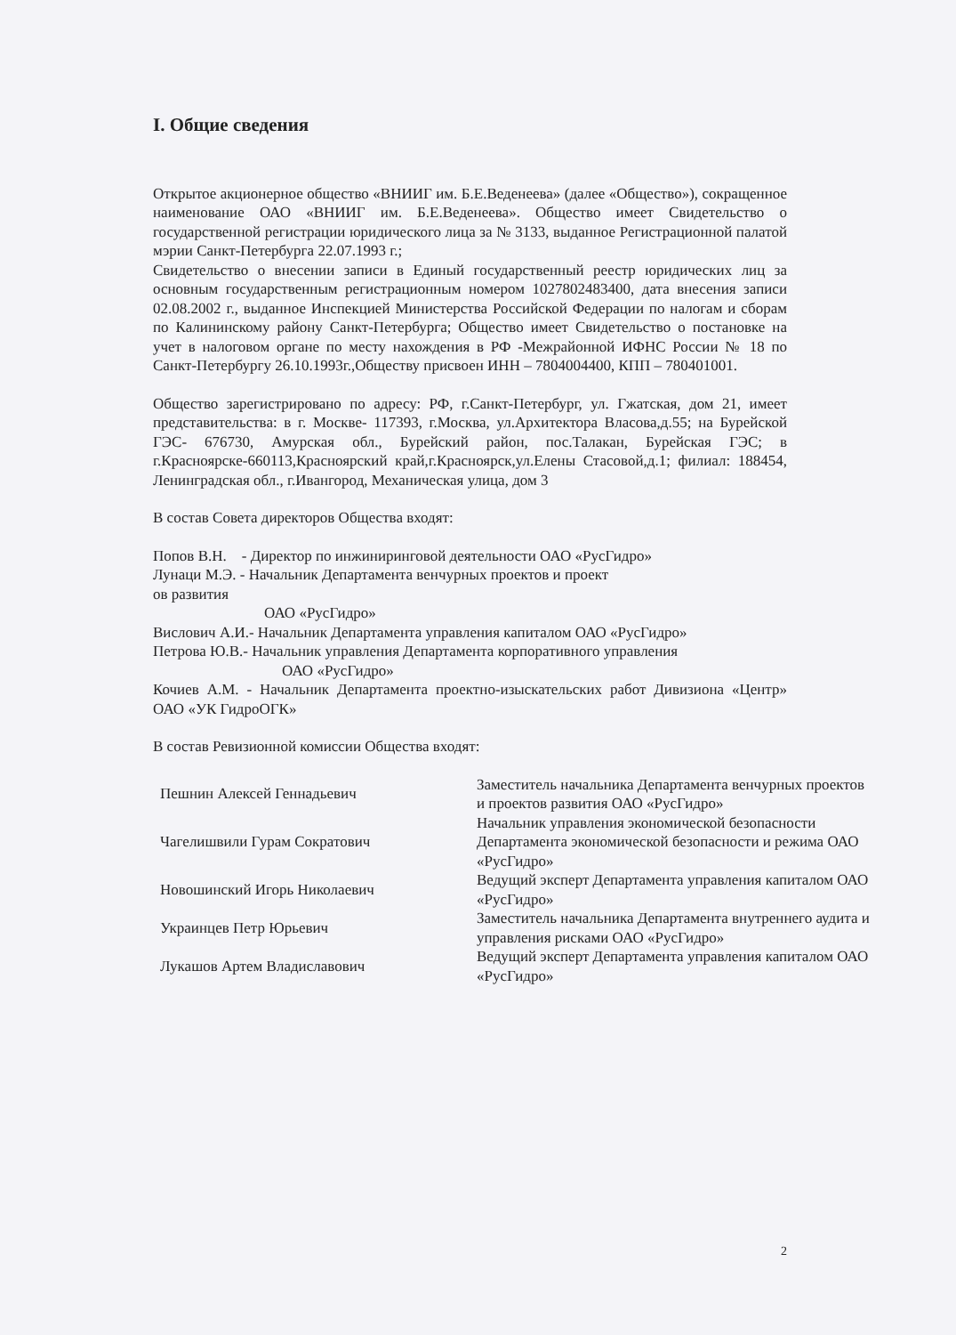I. Общие сведения
Открытое акционерное общество «ВНИИГ им. Б.Е.Веденеева» (далее «Общество»), сокращенное наименование ОАО «ВНИИГ им. Б.Е.Веденеева». Общество имеет Свидетельство о государственной регистрации юридического лица за № 3133, выданное Регистрационной палатой мэрии Санкт-Петербурга 22.07.1993 г.;
Свидетельство о внесении записи в Единый государственный реестр юридических лиц за основным государственным регистрационным номером 1027802483400, дата внесения записи 02.08.2002 г., выданное Инспекцией Министерства Российской Федерации по налогам и сборам по Калининскому району Санкт-Петербурга; Общество имеет Свидетельство о постановке на учет в налоговом органе по месту нахождения в РФ -Межрайонной ИФНС России № 18 по Санкт-Петербургу 26.10.1993г.,Обществу присвоен ИНН – 7804004400, КПП – 780401001.
Общество зарегистрировано по адресу: РФ, г.Санкт-Петербург, ул. Гжатская, дом 21, имеет представительства: в г. Москве- 117393, г.Москва, ул.Архитектора Власова,д.55; на Бурейской ГЭС- 676730, Амурская обл., Бурейский район, пос.Талакан, Бурейская ГЭС; в г.Красноярске-660113,Красноярский край,г.Красноярск,ул.Елены Стасовой,д.1; филиал: 188454, Ленинградская обл., г.Ивангород, Механическая улица, дом 3
В состав Совета директоров Общества входят:
Попов В.Н. - Директор по инжиниринговой деятельности ОАО «РусГидро»
Лунаци М.Э. - Начальник Департамента венчурных проектов и проект
ов развития
ОАО «РусГидро»
Вислович А.И.- Начальник Департамента управления капиталом ОАО «РусГидро»
Петрова Ю.В.- Начальник управления Департамента корпоративного управления
ОАО «РусГидро»
Кочиев А.М. - Начальник Департамента проектно-изыскательских работ Дивизиона «Центр» ОАО «УК ГидроОГК»
В состав Ревизионной комиссии Общества входят:
| Пешнин Алексей Геннадьевич | Заместитель начальника Департамента венчурных проектов и проектов развития ОАО «РусГидро» |
| Чагелишвили Гурам Сократович | Начальник управления экономической безопасности Департамента экономической безопасности и режима ОАО «РусГидро» |
| Новошинский Игорь Николаевич | Ведущий эксперт Департамента управления капиталом ОАО «РусГидро» |
| Украинцев Петр Юрьевич | Заместитель начальника Департамента внутреннего аудита и управления рисками ОАО «РусГидро» |
| Лукашов Артем Владиславович | Ведущий эксперт Департамента управления капиталом ОАО «РусГидро» |
2